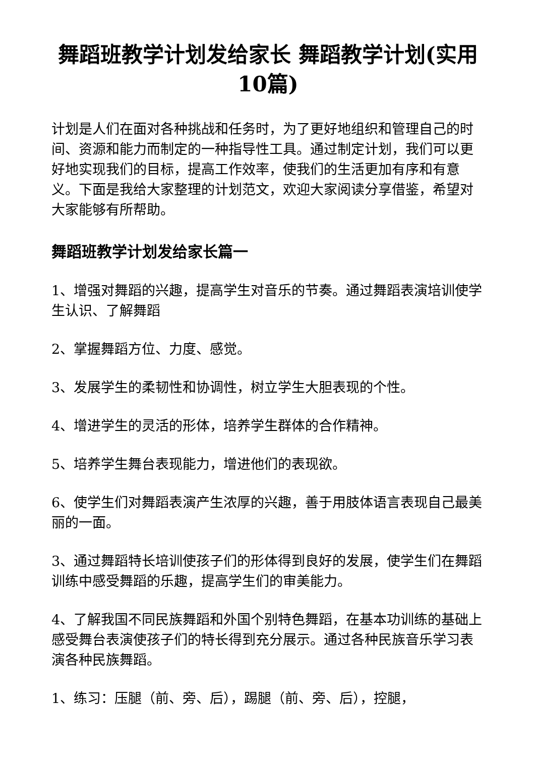舞蹈班教学计划发给家长 舞蹈教学计划(实用10篇)
计划是人们在面对各种挑战和任务时，为了更好地组织和管理自己的时间、资源和能力而制定的一种指导性工具。通过制定计划，我们可以更好地实现我们的目标，提高工作效率，使我们的生活更加有序和有意义。下面是我给大家整理的计划范文，欢迎大家阅读分享借鉴，希望对大家能够有所帮助。
舞蹈班教学计划发给家长篇一
1、增强对舞蹈的兴趣，提高学生对音乐的节奏。通过舞蹈表演培训使学生认识、了解舞蹈
2、掌握舞蹈方位、力度、感觉。
3、发展学生的柔韧性和协调性，树立学生大胆表现的个性。
4、增进学生的灵活的形体，培养学生群体的合作精神。
5、培养学生舞台表现能力，增进他们的表现欲。
6、使学生们对舞蹈表演产生浓厚的兴趣，善于用肢体语言表现自己最美丽的一面。
3、通过舞蹈特长培训使孩子们的形体得到良好的发展，使学生们在舞蹈训练中感受舞蹈的乐趣，提高学生们的审美能力。
4、了解我国不同民族舞蹈和外国个别特色舞蹈，在基本功训练的基础上感受舞台表演使孩子们的特长得到充分展示。通过各种民族音乐学习表演各种民族舞蹈。
1、练习：压腿（前、旁、后），踢腿（前、旁、后），控腿，